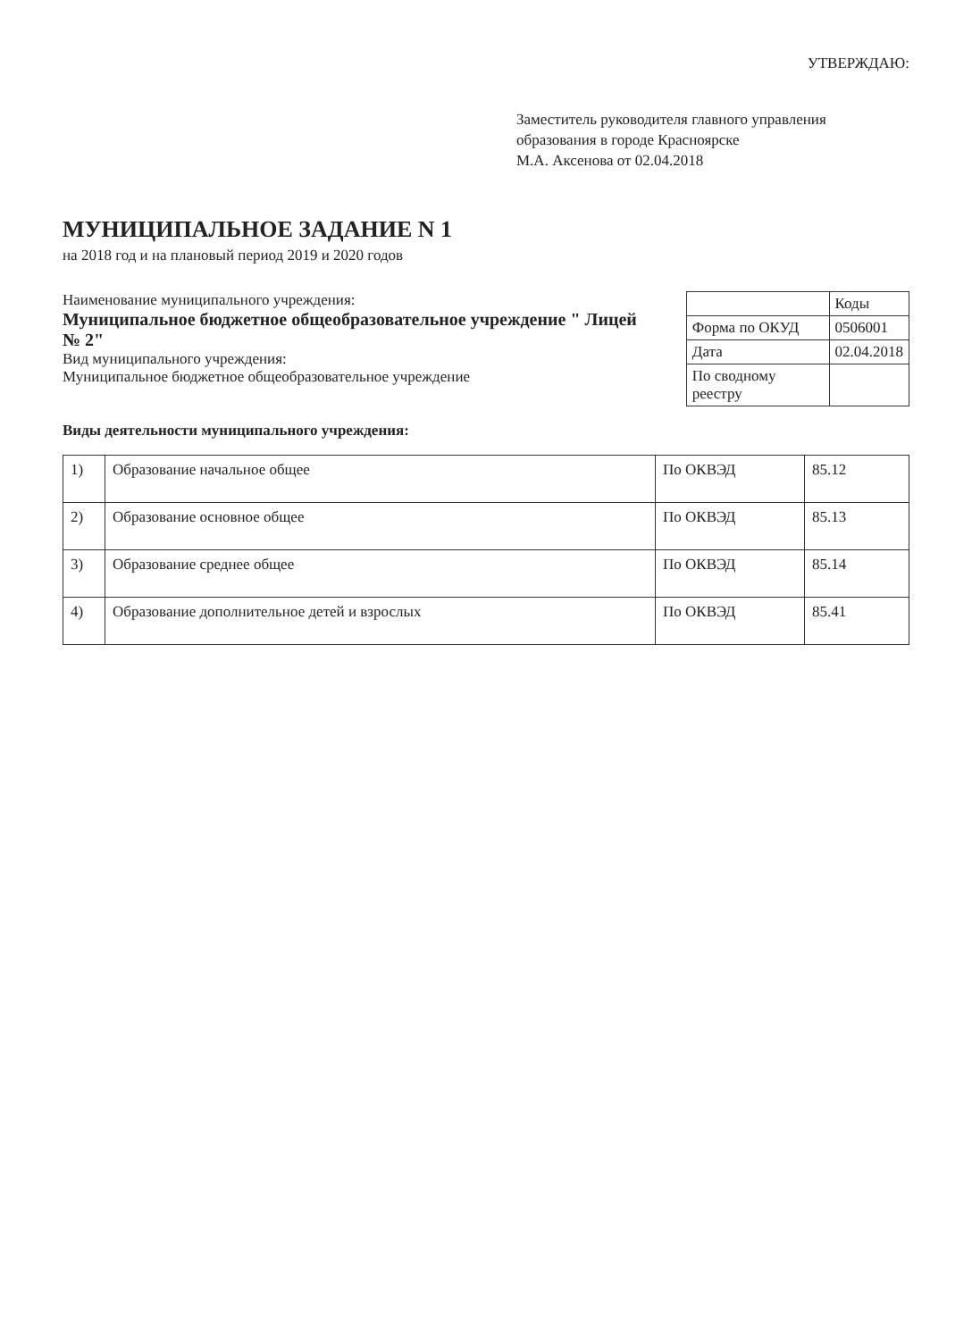УТВЕРЖДАЮ:
Заместитель руководителя главного управления образования в городе Красноярске
М.А. Аксенова от 02.04.2018
МУНИЦИПАЛЬНОЕ ЗАДАНИЕ N 1
на 2018 год и на плановый период 2019 и 2020 годов
Наименование муниципального учреждения:
Муниципальное бюджетное общеобразовательное учреждение " Лицей № 2"
Вид муниципального учреждения:
Муниципальное бюджетное общеобразовательное учреждение
| | Коды |
| Форма по ОКУД | 0506001 |
| Дата | 02.04.2018 |
| По сводному реестру | |
Виды деятельности муниципального учреждения:
| 1) | Образование начальное общее | По ОКВЭД | 85.12 |
| 2) | Образование основное общее | По ОКВЭД | 85.13 |
| 3) | Образование среднее общее | По ОКВЭД | 85.14 |
| 4) | Образование дополнительное детей и взрослых | По ОКВЭД | 85.41 |